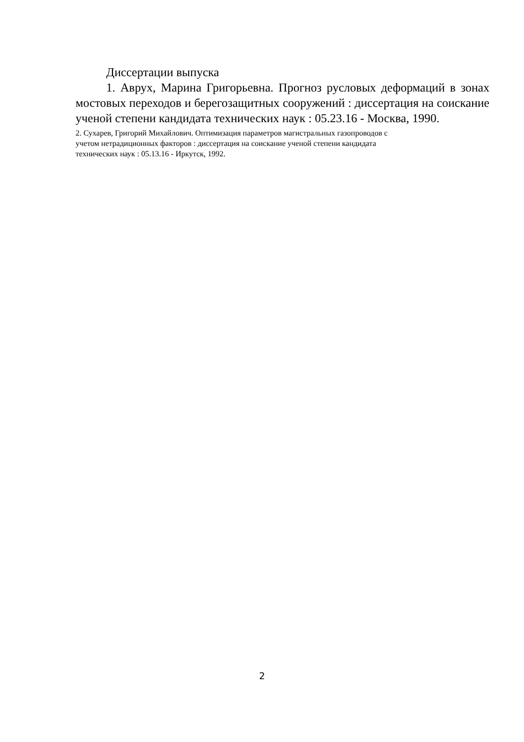Диссертации выпуска
1. Аврух, Марина Григорьевна. Прогноз русловых деформаций в зонах мостовых переходов и берегозащитных сооружений : диссертация на соискание ученой степени кандидата технических наук : 05.23.16 - Москва, 1990.
2. Сухарев, Григорий Михайлович. Оптимизация параметров магистральных газопроводов с
учетом нетрадиционных факторов : диссертация на соискание ученой степени кандидата
технических наук : 05.13.16 - Иркутск, 1992.
2